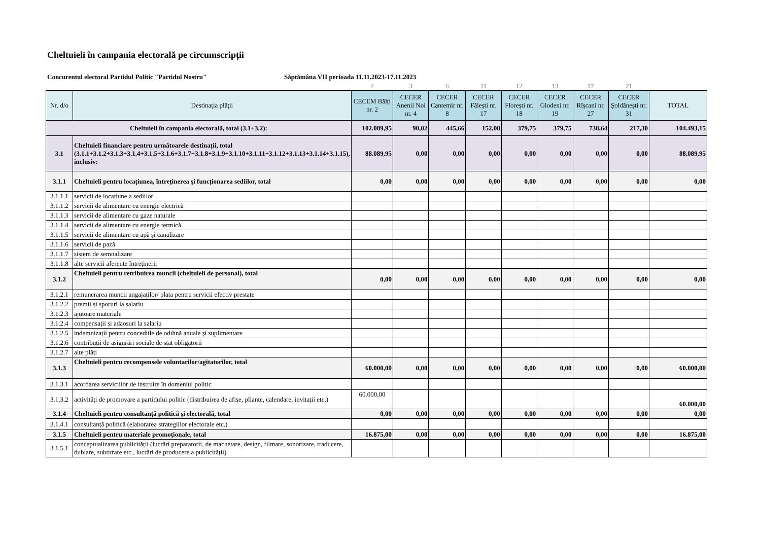Cheltuieli în campania electorală pe circumscripții
Concurentul electoral Partidul Politic "Partidul Nostru" Săptămâna VII perioada 11.11.2023-17.11.2023
| | | 2 | 3 | 6 | 11 | 12 | 13 | 17 | 21 | |
| Nr. d/o | Destinația plății | CECEM Bălți nr. 2 | CECER Anenii Noi nr. 4 | CECER Cantemir nr. 8 | CECER Fălești nr. 17 | CECER Florești nr. 18 | CECER Glodeni nr. 19 | CECER Rîșcani nr. 27 | CECER Șoldănești nr. 31 | TOTAL |
| Cheltuieli în campania electorală, total (3.1+3.2): | | 102.089,95 | 90,02 | 445,66 | 152,08 | 379,75 | 379,75 | 738,64 | 217,30 | 104.493,15 |
| 3.1 | Cheltuieli financiare pentru următoarele destinații, total (3.1.1+3.1.2+3.1.3+3.1.4+3.1.5+3.1.6+3.1.7+3.1.8+3.1.9+3.1.10+3.1.11+3.1.12+3.1.13+3.1.14+3.1.15), inclusiv: | 88.089,95 | 0,00 | 0,00 | 0,00 | 0,00 | 0,00 | 0,00 | 0,00 | 88.089,95 |
| 3.1.1 | Cheltuieli pentru locațiunea, întreținerea și funcționarea sediilor, total | 0,00 | 0,00 | 0,00 | 0,00 | 0,00 | 0,00 | 0,00 | 0,00 | 0,00 |
| 3.1.1.1 | servicii de locațiune a sediilor | | | | | | | | | |
| 3.1.1.2 | servicii de alimentare cu energie electrică | | | | | | | | | |
| 3.1.1.3 | servicii de alimentare cu gaze naturale | | | | | | | | | |
| 3.1.1.4 | servicii de alimentare cu energie termică | | | | | | | | | |
| 3.1.1.5 | servicii de alimentare cu apă și canalizare | | | | | | | | | |
| 3.1.1.6 | servicii de pază | | | | | | | | | |
| 3.1.1.7 | sistem de semnalizare | | | | | | | | | |
| 3.1.1.8 | alte servicii aferente întreținerii | | | | | | | | | |
| 3.1.2 | Cheltuieli pentru retribuirea muncii (cheltuieli de personal), total | 0,00 | 0,00 | 0,00 | 0,00 | 0,00 | 0,00 | 0,00 | 0,00 | 0,00 |
| 3.1.2.1 | remunerarea muncii angajaților/ plata pentru servicii efectiv prestate | | | | | | | | | |
| 3.1.2.2 | premii și sporuri la salariu | | | | | | | | | |
| 3.1.2.3 | ajutoare materiale | | | | | | | | | |
| 3.1.2.4 | compensații și adaosuri la salariu | | | | | | | | | |
| 3.1.2.5 | indemnizații pentru concediile de odihnă anuale și suplimentare | | | | | | | | | |
| 3.1.2.6 | contribuții de asigurări sociale de stat obligatorii | | | | | | | | | |
| 3.1.2.7 | alte plăți | | | | | | | | | |
| 3.1.3 | Cheltuieli pentru recompensele voluntarilor/agitatorilor, total | 60.000,00 | 0,00 | 0,00 | 0,00 | 0,00 | 0,00 | 0,00 | 0,00 | 60.000,00 |
| 3.1.3.1 | acordarea serviciilor de instruire în domeniul politic | | | | | | | | | |
| 3.1.3.2 | activități de promovare a partidului politic (distribuirea de afișe, pliante, calendare, invitații etc.) | 60.000,00 | | | | | | | | 60.000,00 |
| 3.1.4 | Cheltuieli pentru consultanță politică și electorală, total | 0,00 | 0,00 | 0,00 | 0,00 | 0,00 | 0,00 | 0,00 | 0,00 | 0,00 |
| 3.1.4.1 | consultanță politică (elaborarea strategiilor electorale etc.) | | | | | | | | | |
| 3.1.5 | Cheltuieli pentru materiale promoționale, total | 16.875,00 | 0,00 | 0,00 | 0,00 | 0,00 | 0,00 | 0,00 | 0,00 | 16.875,00 |
| 3.1.5.1 | conceptualizarea publicității (lucrări preparatorii, de machetare, design, filmare, sonorizare, traducere, dublare, subtitrare etc., lucrări de producere a publicității) | | | | | | | | | |